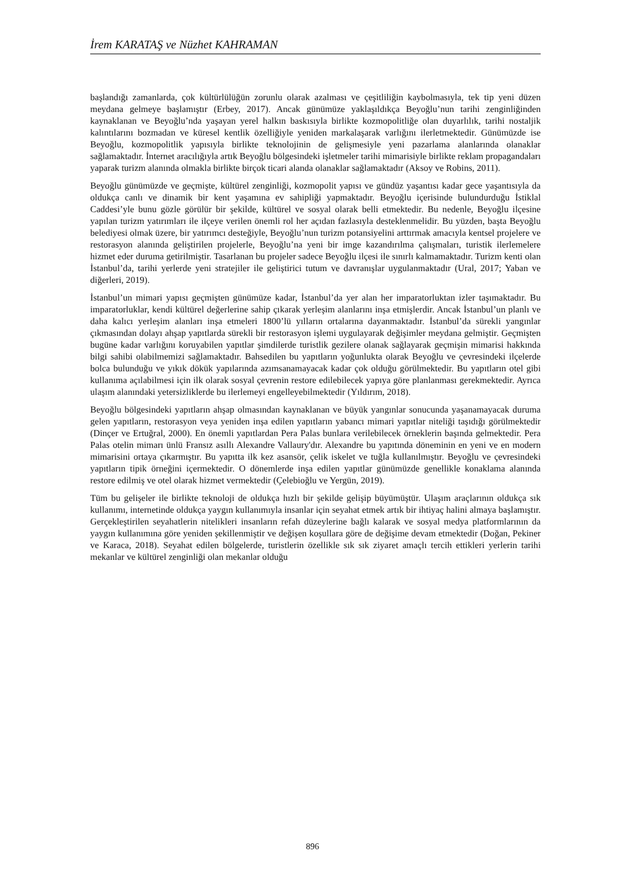İrem KARATAŞ ve Nüzhet KAHRAMAN
başlandığı zamanlarda, çok kültürlülüğün zorunlu olarak azalması ve çeşitliliğin kaybolmasıyla, tek tip yeni düzen meydana gelmeye başlamıştır (Erbey, 2017). Ancak günümüze yaklaşıldıkça Beyoğlu’nun tarihi zenginliğinden kaynaklanan ve Beyoğlu’nda yaşayan yerel halkın baskısıyla birlikte kozmopolitliğe olan duyarlılık, tarihi nostaljik kalıntılarını bozmadan ve küresel kentlik özelliğiyle yeniden markalaşarak varlığını ilerletmektedir. Günümüzde ise Beyoğlu, kozmopolitlik yapısıyla birlikte teknolojinin de gelişmesiyle yeni pazarlama alanlarında olanaklar sağlamaktadır. İnternet aracılığıyla artık Beyoğlu bölgesindeki işletmeler tarihi mimarisiyle birlikte reklam propagandaları yaparak turizm alanında olmakla birlikte birçok ticari alanda olanaklar sağlamaktadır (Aksoy ve Robins, 2011).
Beyoğlu günümüzde ve geçmişte, kültürel zenginliği, kozmopolit yapısı ve gündüz yaşantısı kadar gece yaşantısıyla da oldukça canlı ve dinamik bir kent yaşamına ev sahipliği yapmaktadır. Beyoğlu içerisinde bulundurduğu İstiklal Caddesi’yle bunu gözle görülür bir şekilde, kültürel ve sosyal olarak belli etmektedir. Bu nedenle, Beyoğlu ilçesine yapılan turizm yatırımları ile ilçeye verilen önemli rol her açıdan fazlasıyla desteklenmelidir. Bu yüzden, başta Beyoğlu belediyesi olmak üzere, bir yatırımcı desteğiyle, Beyoğlu’nun turizm potansiyelini arttırmak amacıyla kentsel projelere ve restorasyon alanında geliştirilen projelerle, Beyoğlu’na yeni bir imge kazandırılma çalışmaları, turistik ilerlemelere hizmet eder duruma getirilmiştir. Tasarlanan bu projeler sadece Beyoğlu ilçesi ile sınırlı kalmamaktadır. Turizm kenti olan İstanbul’da, tarihi yerlerde yeni stratejiler ile geliştirici tutum ve davranışlar uygulanmaktadır (Ural, 2017; Yaban ve diğerleri, 2019).
İstanbul’un mimari yapısı geçmişten günümüze kadar, İstanbul’da yer alan her imparatorluktan izler taşımaktadır. Bu imparatorluklar, kendi kültürel değerlerine sahip çıkarak yerleşim alanlarını inşa etmişlerdir. Ancak İstanbul’un planlı ve daha kalıcı yerleşim alanları inşa etmeleri 1800’lü yılların ortalarına dayanmaktadır. İstanbul’da sürekli yangınlar çıkmasından dolayı ahşap yapıtlarda sürekli bir restorasyon işlemi uygulayarak değişimler meydana gelmiştir. Geçmişten bugüne kadar varlığını koruyabilen yapıtlar şimdilerde turistlik gezilere olanak sağlayarak geçmişin mimarisi hakkında bilgi sahibi olabilmemizi sağlamaktadır. Bahsedilen bu yapıtların yoğunlukta olarak Beyoğlu ve çevresindeki ilçelerde bolca bulunduğu ve yıkık dökük yapılarında azımsanamayacak kadar çok olduğu görülmektedir. Bu yapıtların otel gibi kullanıma açılabilmesi için ilk olarak sosyal çevrenin restore edilebilecek yapıya göre planlanması gerekmektedir. Ayrıca ulaşım alanındaki yetersizliklerde bu ilerlemeyi engelleyebilmektedir (Yıldırım, 2018).
Beyoğlu bölgesindeki yapıtların ahşap olmasından kaynaklanan ve büyük yangınlar sonucunda yaşanamayacak duruma gelen yapıtların, restorasyon veya yeniden inşa edilen yapıtların yabancı mimari yapıtlar niteliği taşıdığı görülmektedir (Dinçer ve Ertuğral, 2000). En önemli yapıtlardan Pera Palas bunlara verilebilecek örneklerin başında gelmektedir. Pera Palas otelin mimarı ünlü Fransız asıllı Alexandre Vallaury'dır. Alexandre bu yapıtında döneminin en yeni ve en modern mimarisini ortaya çıkarmıştır. Bu yapıtta ilk kez asansör, çelik iskelet ve tuğla kullanılmıştır. Beyoğlu ve çevresindeki yapıtların tipik örneğini içermektedir. O dönemlerde inşa edilen yapıtlar günümüzde genellikle konaklama alanında restore edilmiş ve otel olarak hizmet vermektedir (Çelebioğlu ve Yergün, 2019).
Tüm bu gelişeler ile birlikte teknoloji de oldukça hızlı bir şekilde gelişip büyümüştür. Ulaşım araçlarının oldukça sık kullanımı, internetinde oldukça yaygın kullanımıyla insanlar için seyahat etmek artık bir ihtiyaç halini almaya başlamıştır. Gerçekleştirilen seyahatlerin nitelikleri insanların refah düzeylerine bağlı kalarak ve sosyal medya platformlarının da yaygın kullanımına göre yeniden şekillenmiştir ve değişen koşullara göre de değişime devam etmektedir (Doğan, Pekiner ve Karaca, 2018). Seyahat edilen bölgelerde, turistlerin özellikle sık sık ziyaret amaçlı tercih ettikleri yerlerin tarihi mekanlar ve kültürel zenginliği olan mekanlar olduğu
896